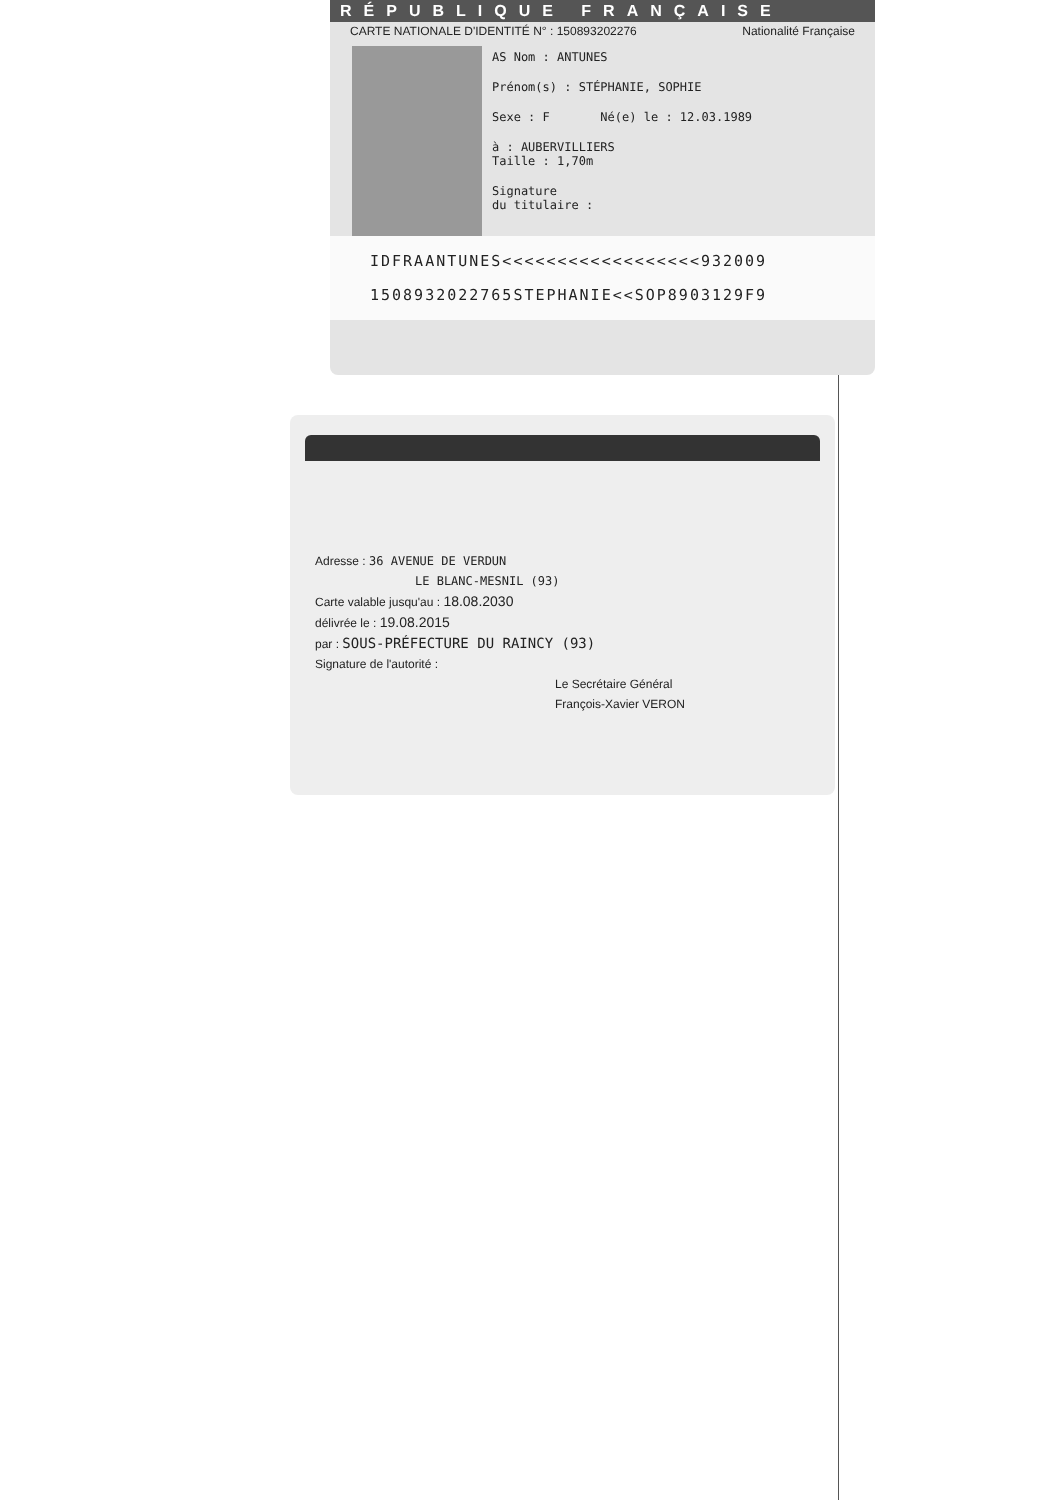RÉPUBLIQUE FRANÇAISE
CARTE NATIONALE D'IDENTITÉ N° : 150893202276 Nationalité Française
AS Nom : ANTUNES
Prénom(s) : STÉPHANIE, SOPHIE
Sexe : F Né(e) le : 12.03.1989
à : AUBERVILLIERS
Taille : 1,70m
Signature
du titulaire :
IDFRAANTUNES<<<<<<<<<<<<<<<<<<932009
1508932022765STEPHANIE<<SOP8903129F9
Adresse : 36 AVENUE DE VERDUN
LE BLANC-MESNIL (93)
Carte valable jusqu'au : 18.08.2030
délivrée le : 19.08.2015
par : SOUS-PRÉFECTURE DU RAINCY (93)
Signature de l'autorité :
Le Secrétaire Général
François-Xavier VERON